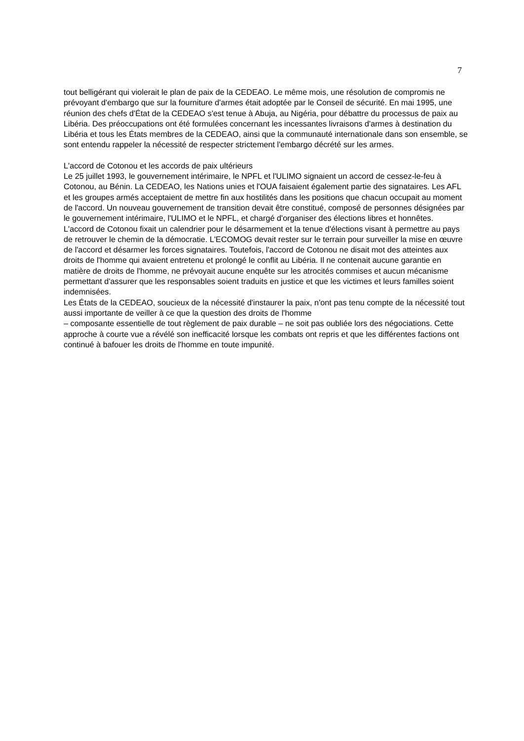7
tout belligérant qui violerait le plan de paix de la CEDEAO. Le même mois, une résolution de compromis ne prévoyant d'embargo que sur la fourniture d'armes était adoptée par le Conseil de sécurité. En mai 1995, une réunion des chefs d'État de la CEDEAO s'est tenue à Abuja, au Nigéria, pour débattre du processus de paix au Libéria. Des préoccupations ont été formulées concernant les incessantes livraisons d'armes à destination du Libéria et tous les États membres de la CEDEAO, ainsi que la communauté internationale dans son ensemble, se sont entendu rappeler la nécessité de respecter strictement l'embargo décrété sur les armes.
L'accord de Cotonou et les accords de paix ultérieurs
Le 25 juillet 1993, le gouvernement intérimaire, le NPFL et l'ULIMO signaient un accord de cessez-le-feu à Cotonou, au Bénin. La CEDEAO, les Nations unies et l'OUA faisaient également partie des signataires. Les AFL et les groupes armés acceptaient de mettre fin aux hostilités dans les positions que chacun occupait au moment de l'accord. Un nouveau gouvernement de transition devait être constitué, composé de personnes désignées par le gouvernement intérimaire, l'ULIMO et le NPFL, et chargé d'organiser des élections libres et honnêtes.
L'accord de Cotonou fixait un calendrier pour le désarmement et la tenue d'élections visant à permettre au pays de retrouver le chemin de la démocratie. L'ECOMOG devait rester sur le terrain pour surveiller la mise en œuvre de l'accord et désarmer les forces signataires. Toutefois, l'accord de Cotonou ne disait mot des atteintes aux droits de l'homme qui avaient entretenu et prolongé le conflit au Libéria. Il ne contenait aucune garantie en matière de droits de l'homme, ne prévoyait aucune enquête sur les atrocités commises et aucun mécanisme permettant d'assurer que les responsables soient traduits en justice et que les victimes et leurs familles soient indemnisées.
Les États de la CEDEAO, soucieux de la nécessité d'instaurer la paix, n'ont pas tenu compte de la nécessité tout aussi importante de veiller à ce que la question des droits de l'homme
– composante essentielle de tout règlement de paix durable – ne soit pas oubliée lors des négociations. Cette approche à courte vue a révélé son inefficacité lorsque les combats ont repris et que les différentes factions ont continué à bafouer les droits de l'homme en toute impunité.